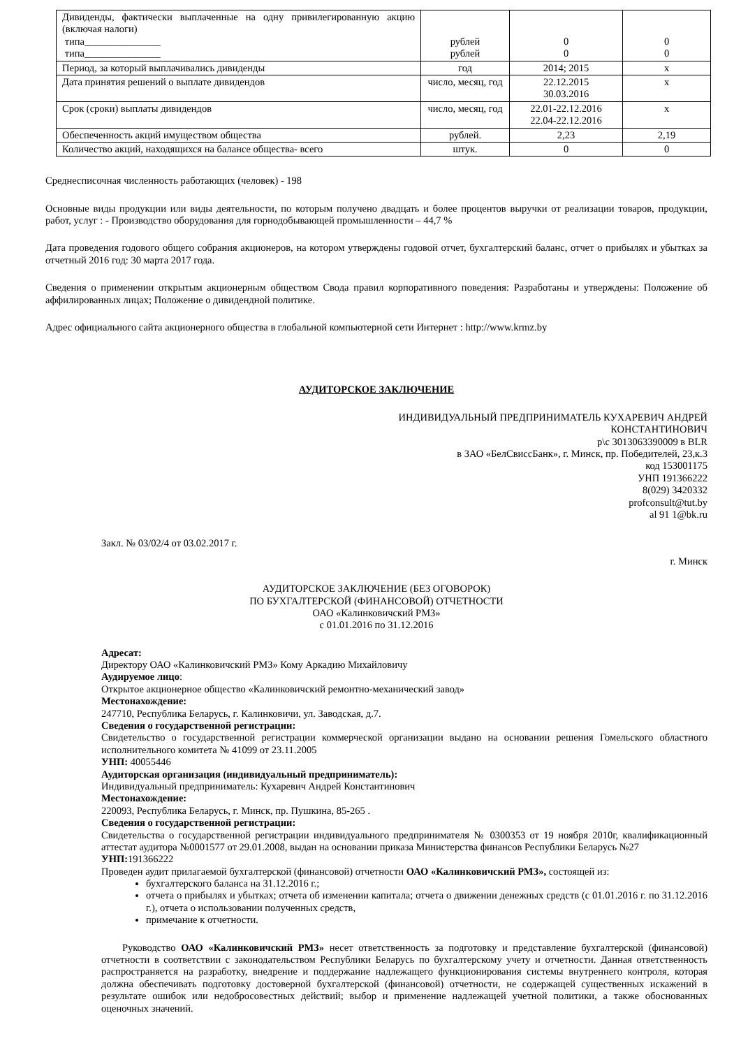| Дивиденды, фактически выплаченные на одну привилегированную акцию (включая налоги) типа_______________ типа_______________ | рублей рублей | 0 0 | 0 0 |
| Период, за который выплачивались дивиденды | год | 2014; 2015 | х |
| Дата принятия решений о выплате дивидендов | число, месяц, год | 22.12.2015 30.03.2016 | х |
| Срок (сроки) выплаты дивидендов | число, месяц, год | 22.01-22.12.2016 22.04-22.12.2016 | х |
| Обеспеченность акций имуществом общества | рублей. | 2,23 | 2,19 |
| Количество акций, находящихся на балансе общества- всего | штук. | 0 | 0 |
Среднесписочная численность работающих (человек) - 198
Основные виды продукции или виды деятельности, по которым получено двадцать и более процентов выручки от реализации товаров, продукции, работ, услуг : - Производство оборудования для горнодобывающей промышленности – 44,7 %
Дата проведения годового общего собрания акционеров, на котором утверждены годовой отчет, бухгалтерский баланс, отчет о прибылях и убытках за отчетный 2016 год: 30 марта 2017 года.
Сведения о применении открытым акционерным обществом Свода правил корпоративного поведения: Разработаны и утверждены: Положение об аффилированных лицах; Положение о дивидендной политике.
Адрес официального сайта акционерного общества в глобальной компьютерной сети Интернет : http://www.krmz.by
АУДИТОРСКОЕ ЗАКЛЮЧЕНИЕ
ИНДИВИДУАЛЬНЫЙ ПРЕДПРИНИМАТЕЛЬ КУХАРЕВИЧ АНДРЕЙ
КОНСТАНТИНОВИЧ
р\с 3013063390009 в BLR
в ЗАО «БелСвиссБанк», г. Минск, пр. Победителей, 23,к.3
код 153001175
УНП 191366222
8(029) 3420332
profconsult@tut.by
al 91 1@bk.ru
Закл. № 03/02/4 от 03.02.2017 г.
г. Минск
АУДИТОРСКОЕ ЗАКЛЮЧЕНИЕ (БЕЗ ОГОВОРОК)
ПО БУХГАЛТЕРСКОЙ (ФИНАНСОВОЙ) ОТЧЕТНОСТИ
ОАО «Калинковичский РМЗ»
с 01.01.2016 по 31.12.2016
Адресат:
Директору ОАО «Калинковичский РМЗ» Кому Аркадию Михайловичу
Аудируемое лицо:
Открытое акционерное общество «Калинковичский ремонтно-механический завод»
Местонахождение:
247710, Республика Беларусь, г. Калинковичи, ул. Заводская, д.7.
Сведения о государственной регистрации:
Свидетельство о государственной регистрации коммерческой организации выдано на основании решения Гомельского областного исполнительного комитета № 41099 от 23.11.2005
УНП: 40055446
Аудиторская организация (индивидуальный предприниматель):
Индивидуальный предприниматель: Кухаревич Андрей Константинович
Местонахождение:
220093, Республика Беларусь, г. Минск, пр. Пушкина, 85-265 .
Сведения о государственной регистрации:
Свидетельства о государственной регистрации индивидуального предпринимателя № 0300353 от 19 ноября 2010г, квалификационный аттестат аудитора №0001577 от 29.01.2008, выдан на основании приказа Министерства финансов Республики Беларусь №27
УНП: 191366222
Проведен аудит прилагаемой бухгалтерской (финансовой) отчетности ОАО «Калинковичский РМЗ», состоящей из:
бухгалтерского баланса на 31.12.2016 г.;
отчета о прибылях и убытках; отчета об изменении капитала; отчета о движении денежных средств (с 01.01.2016 г. по 31.12.2016 г.), отчета о использовании полученных средств,
примечание к отчетности.
Руководство ОАО «Калинковичский РМЗ» несет ответственность за подготовку и представление бухгалтерской (финансовой) отчетности в соответствии с законодательством Республики Беларусь по бухгалтерскому учету и отчетности. Данная ответственность распространяется на разработку, внедрение и поддержание надлежащего функционирования системы внутреннего контроля, которая должна обеспечивать подготовку достоверной бухгалтерской (финансовой) отчетности, не содержащей существенных искажений в результате ошибок или недобросовестных действий; выбор и применение надлежащей учетной политики, а также обоснованных оценочных значений.